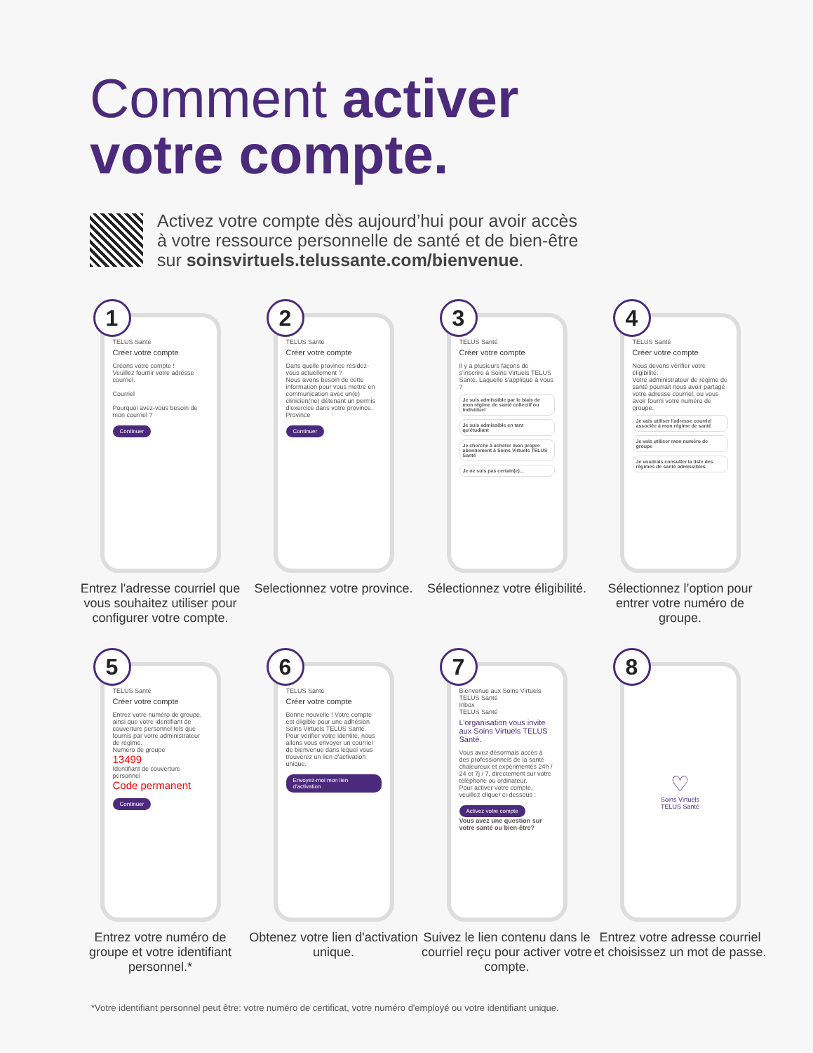Comment activer
votre compte.
Activez votre compte dès aujourd’hui pour avoir accès
à votre ressource personnelle de santé et de bien-être
sur soinsvirtuels.telussante.com/bienvenue.
1
TELUS Santé
Créer votre compte
Créons votre compte !
Veuillez fournir votre adresse courriel.
Courriel
Pourquoi avez-vous besoin de mon courriel ?
Continuer
Entrez l'adresse courriel que vous souhaitez utiliser pour configurer votre compte.
2
TELUS Santé
Créer votre compte
Dans quelle province résidez-vous actuellement ?
Nous avons besoin de cette information pour vous mettre en communication avec un(e) clinicien(ne) détenant un permis d'exercice dans votre province.
Province
Continuer
Selectionnez votre province.
3
TELUS Santé
Créer votre compte
Il y a plusieurs façons de s'inscrire à Soins Virtuels TELUS Santé. Laquelle s'applique à vous ?
Je suis admissible par le biais de mon régime de santé collectif ou individuel
Je suis admissible en tant qu'étudiant
Je cherche à acheter mon propre abonnement à Soins Virtuels TELUS Santé
Je ne suis pas certain(e)...
Sélectionnez votre éligibilité.
4
TELUS Santé
Créer votre compte
Nous devons vérifier votre éligibilité.
Votre administrateur de régime de santé pourrait nous avoir partagé votre adresse courriel, ou vous avoir fourni votre numéro de groupe.
Je vais utiliser l'adresse courriel associée à mon régime de santé
Je vais utiliser mon numéro de groupe
Je voudrais consulter la liste des régimes de santé admissibles
Sélectionnez l’option pour entrer votre numéro de groupe.
5
TELUS Santé
Créer votre compte
Entrez votre numéro de groupe, ainsi que votre identifiant de couverture personnel tels que fournis par votre administrateur de régime.
Numéro de groupe
13499
Identifiant de couverture personnel
Code permanent
Continuer
Entrez votre numéro de groupe et votre identifiant personnel.*
6
TELUS Santé
Créer votre compte
Bonne nouvelle ! Votre compte est éligible pour une adhésion Soins Virtuels TELUS Santé.
Pour vérifier votre identité, nous allons vous envoyer un courriel de bienvenue dans lequel vous trouverez un lien d'activation unique.
Envoyez-moi mon lien d'activation
Obtenez votre lien d'activation unique.
7
Bienvenue aux Soins Virtuels TELUS Santé
Inbox
TELUS Santé
L’organisation vous invite aux Soins Virtuels TELUS Santé.
Vous avez désormais accès à des professionnels de la santé chaleureux et expérimentés 24h / 24 et 7j / 7, directement sur votre téléphone ou ordinateur.
Pour activer votre compte, veuillez cliquer ci-dessous :
Activez votre compte
Vous avez une question sur votre santé ou bien-être?
Suivez le lien contenu dans le courriel reçu pour activer votre compte.
8
♡
Soins Virtuels
TELUS Santé
Entrez votre adresse courriel et choisissez un mot de passe.
*Votre identifiant personnel peut être: votre numéro de certificat, votre numéro d'employé ou votre identifiant unique.